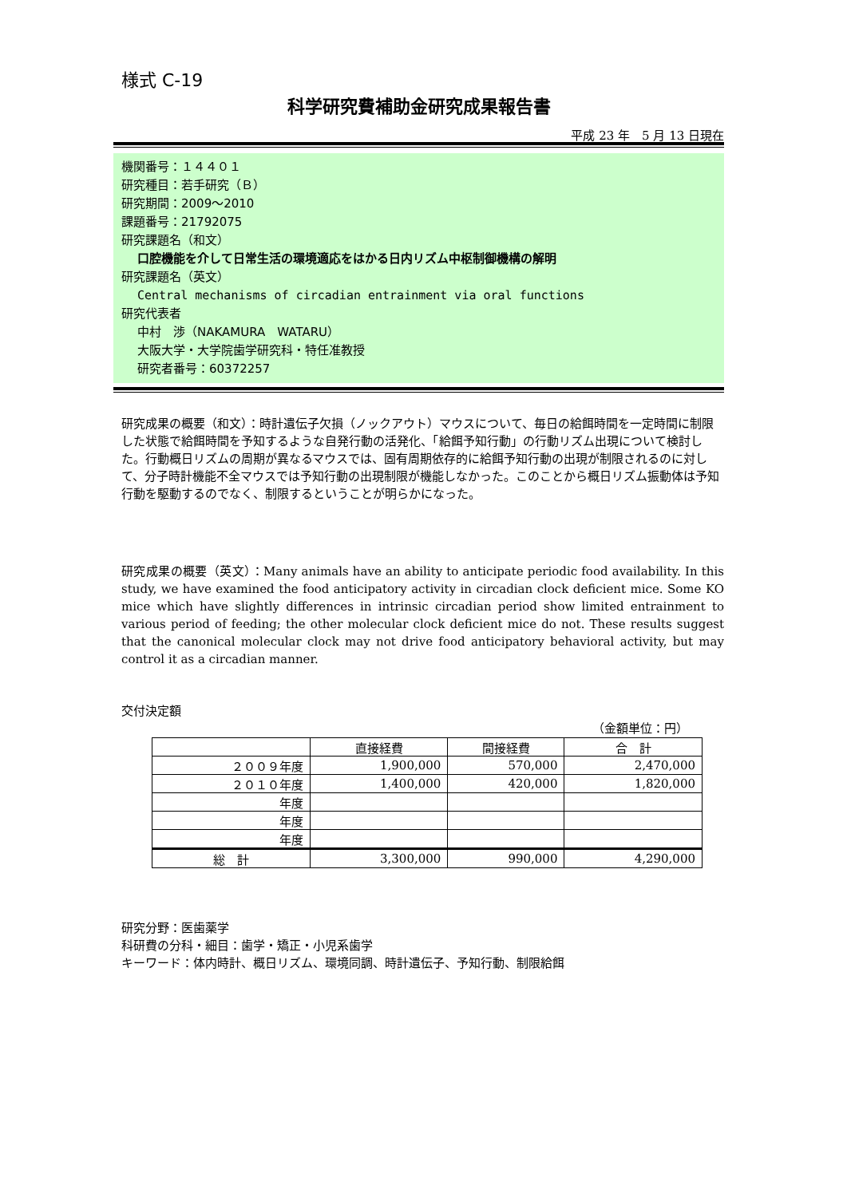様式 C-19
科学研究費補助金研究成果報告書
平成 23 年　5 月 13 日現在
機関番号：１４４０１
研究種目：若手研究（Ｂ）
研究期間：2009～2010
課題番号：21792075
研究課題名（和文）
口腔機能を介して日常生活の環境適応をはかる日内リズム中枢制御機構の解明
研究課題名（英文）
Central mechanisms of circadian entrainment via oral functions
研究代表者
中村　渉（NAKAMURA　WATARU）
大阪大学・大学院歯学研究科・特任准教授
研究者番号：60372257
研究成果の概要（和文）：時計遺伝子欠損（ノックアウト）マウスについて、毎日の給餌時間を一定時間に制限した状態で給餌時間を予知するような自発行動の活発化、「給餌予知行動」の行動リズム出現について検討した。行動概日リズムの周期が異なるマウスでは、固有周期依存的に給餌予知行動の出現が制限されるのに対して、分子時計機能不全マウスでは予知行動の出現制限が機能しなかった。このことから概日リズム振動体は予知行動を駆動するのでなく、制限するということが明らかになった。
研究成果の概要（英文）：Many animals have an ability to anticipate periodic food availability. In this study, we have examined the food anticipatory activity in circadian clock deficient mice. Some KO mice which have slightly differences in intrinsic circadian period show limited entrainment to various period of feeding; the other molecular clock deficient mice do not. These results suggest that the canonical molecular clock may not drive food anticipatory behavioral activity, but may control it as a circadian manner.
交付決定額
（金額単位：円）
| | 直接経費 | 間接経費 | 合 計 |
| --- | --- | --- | --- |
| ２００９年度 | 1,900,000 | 570,000 | 2,470,000 |
| ２０１０年度 | 1,400,000 | 420,000 | 1,820,000 |
| 年度 | | | |
| 年度 | | | |
| 年度 | | | |
| 総 計 | 3,300,000 | 990,000 | 4,290,000 |
研究分野：医歯薬学
科研費の分科・細目：歯学・矯正・小児系歯学
キーワード：体内時計、概日リズム、環境同調、時計遺伝子、予知行動、制限給餌